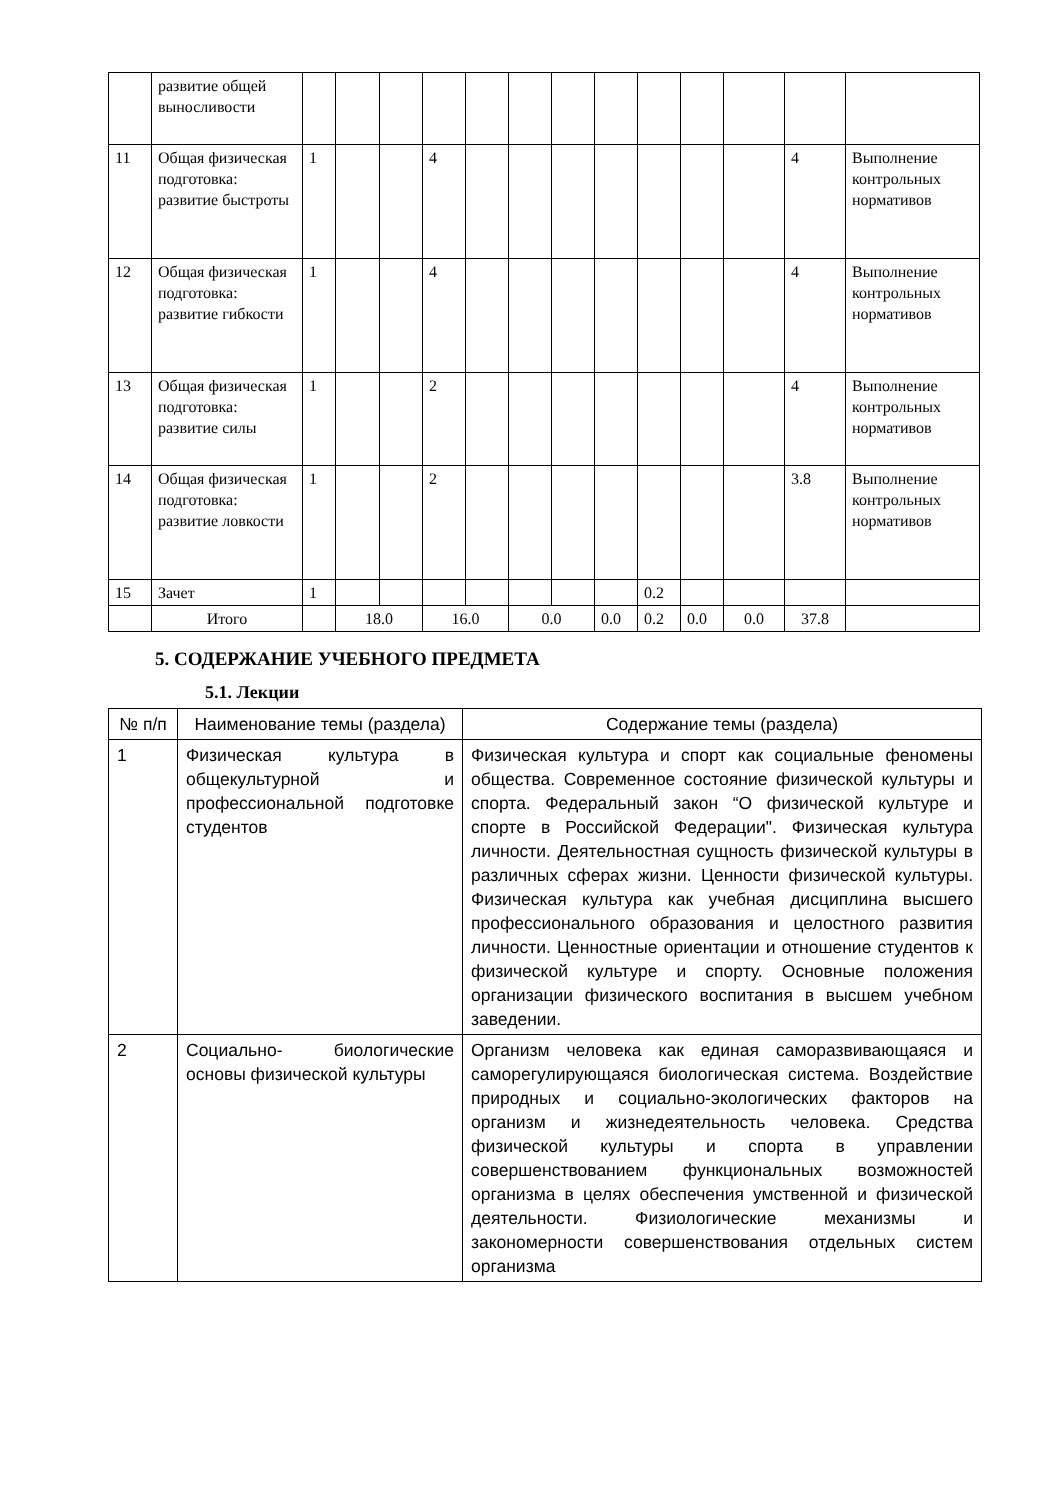| | развитие общей выносливости | | | | | | | | | | | | | |
| 11 | Общая физическая подготовка: развитие быстроты | 1 | | | 4 | | | | | | | | 4 | Выполнение контрольных нормативов |
| 12 | Общая физическая подготовка: развитие гибкости | 1 | | | 4 | | | | | | | | 4 | Выполнение контрольных нормативов |
| 13 | Общая физическая подготовка: развитие силы | 1 | | | 2 | | | | | | | | 4 | Выполнение контрольных нормативов |
| 14 | Общая физическая подготовка: развитие ловкости | 1 | | | 2 | | | | | | | | 3.8 | Выполнение контрольных нормативов |
| 15 | Зачет | 1 | | | | | | | | 0.2 | | | | |
| | Итого | | 18.0 | | 16.0 | | 0.0 | | 0.0 | 0.2 | 0.0 | 0.0 | 37.8 | |
5. СОДЕРЖАНИЕ УЧЕБНОГО ПРЕДМЕТА
5.1. Лекции
| № п/п | Наименование темы (раздела) | Содержание темы (раздела) |
| --- | --- | --- |
| 1 | Физическая культура в общекультурной и профессиональной подготовке студентов | Физическая культура и спорт как социальные феномены общества. Современное состояние физической культуры и спорта. Федеральный закон “О физической культуре и спорте в Российской Федерации". Физическая культура личности. Деятельностная сущность физической культуры в различных сферах жизни. Ценности физической культуры. Физическая культура как учебная дисциплина высшего профессионального образования и целостного развития личности. Ценностные ориентации и отношение студентов к физической культуре и спорту. Основные положения организации физического воспитания в высшем учебном заведении. |
| 2 | Социально- биологические основы физической культуры | Организм человека как единая саморазвивающаяся и саморегулирующаяся биологическая система. Воздействие природных и социально-экологических факторов на организм и жизнедеятельность человека. Средства физической культуры и спорта в управлении совершенствованием функциональных возможностей организма в целях обеспечения умственной и физической деятельности. Физиологические механизмы и закономерности совершенствования отдельных систем организма |